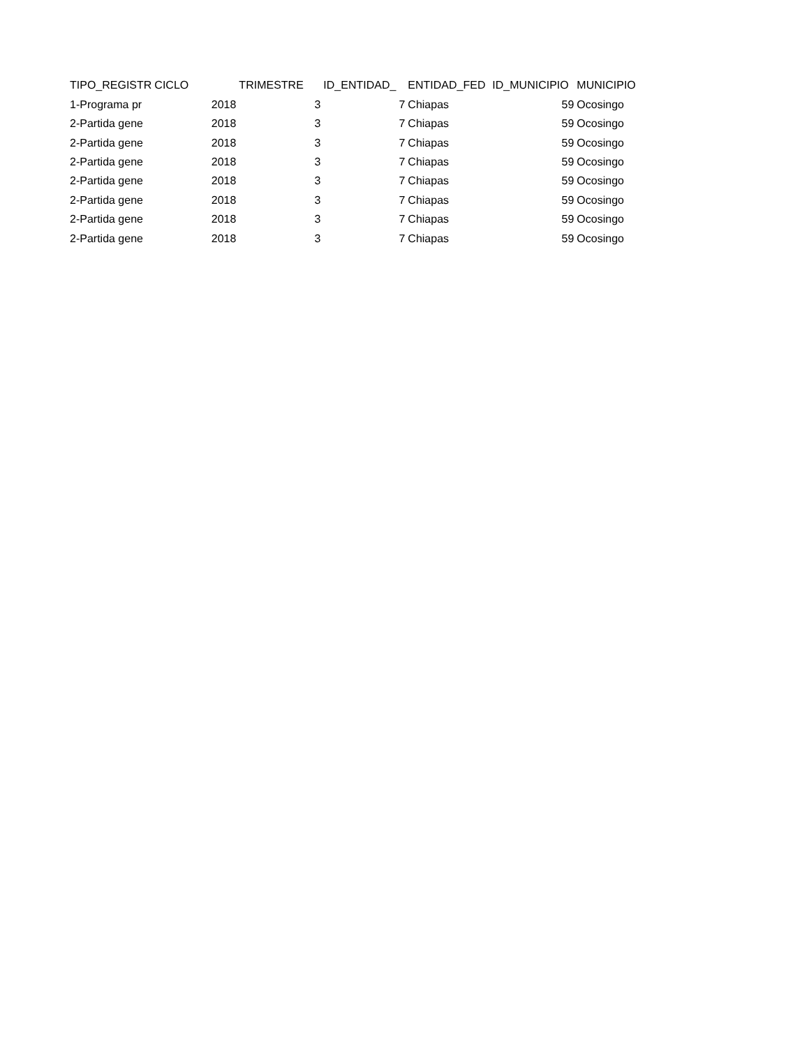| TIPO_REGISTR | CICLO | TRIMESTRE | ID_ENTIDAD_ | ENTIDAD_FED | ID_MUNICIPIO | MUNICIPIO |
| --- | --- | --- | --- | --- | --- | --- |
| 1-Programa pr | 2018 | 3 | 7 | Chiapas | 59 | Ocosingo |
| 2-Partida gene | 2018 | 3 | 7 | Chiapas | 59 | Ocosingo |
| 2-Partida gene | 2018 | 3 | 7 | Chiapas | 59 | Ocosingo |
| 2-Partida gene | 2018 | 3 | 7 | Chiapas | 59 | Ocosingo |
| 2-Partida gene | 2018 | 3 | 7 | Chiapas | 59 | Ocosingo |
| 2-Partida gene | 2018 | 3 | 7 | Chiapas | 59 | Ocosingo |
| 2-Partida gene | 2018 | 3 | 7 | Chiapas | 59 | Ocosingo |
| 2-Partida gene | 2018 | 3 | 7 | Chiapas | 59 | Ocosingo |